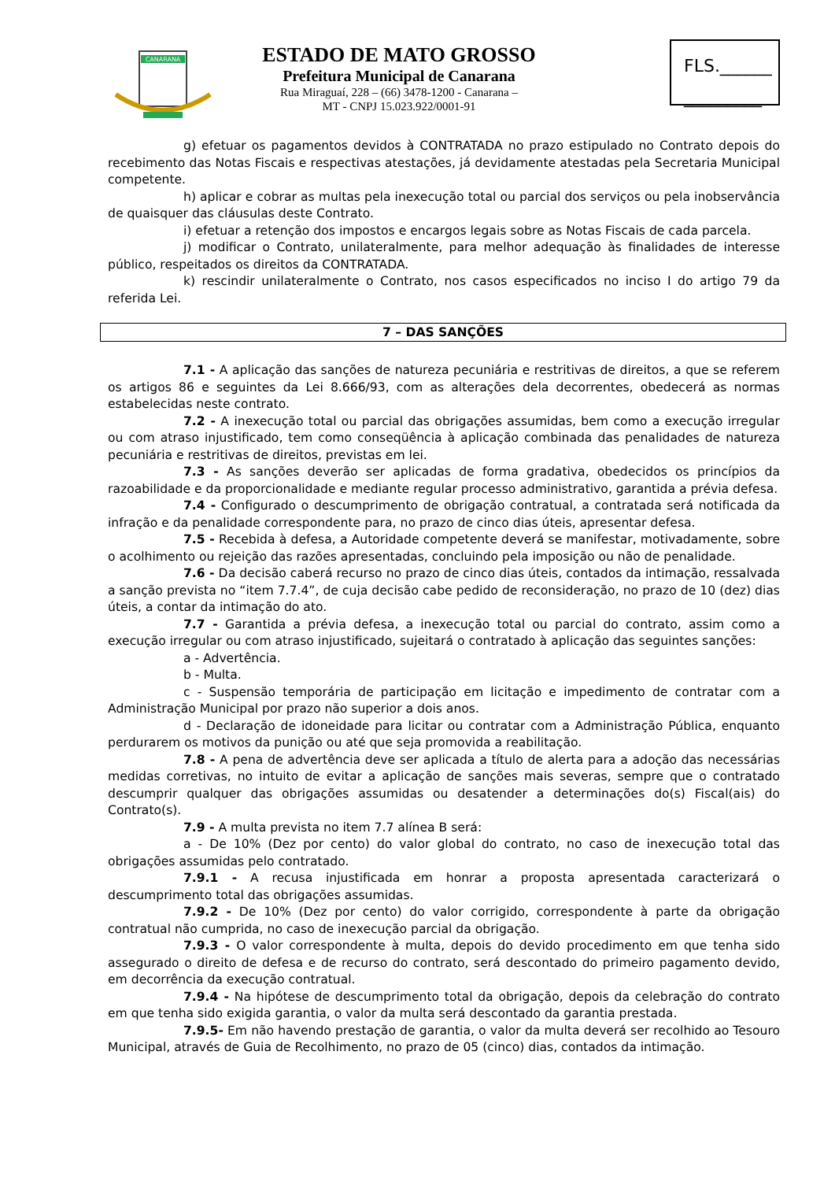CANARANA
ESTADO DE MATO GROSSO
Prefeitura Municipal de Canarana
Rua Miraguaí, 228 – (66) 3478-1200 - Canarana –
MT - CNPJ 15.023.922/0001-91
FLS.______
_________
g) efetuar os pagamentos devidos à CONTRATADA no prazo estipulado no Contrato depois do recebimento das Notas Fiscais e respectivas atestações, já devidamente atestadas pela Secretaria Municipal competente.
h) aplicar e cobrar as multas pela inexecução total ou parcial dos serviços ou pela inobservância de quaisquer das cláusulas deste Contrato.
i) efetuar a retenção dos impostos e encargos legais sobre as Notas Fiscais de cada parcela.
j) modificar o Contrato, unilateralmente, para melhor adequação às finalidades de interesse público, respeitados os direitos da CONTRATADA.
k) rescindir unilateralmente o Contrato, nos casos especificados no inciso I do artigo 79 da referida Lei.
7 – DAS SANÇÕES
7.1 - A aplicação das sanções de natureza pecuniária e restritivas de direitos, a que se referem os artigos 86 e seguintes da Lei 8.666/93, com as alterações dela decorrentes, obedecerá as normas estabelecidas neste contrato.
7.2 - A inexecução total ou parcial das obrigações assumidas, bem como a execução irregular ou com atraso injustificado, tem como conseqüência à aplicação combinada das penalidades de natureza pecuniária e restritivas de direitos, previstas em lei.
7.3 - As sanções deverão ser aplicadas de forma gradativa, obedecidos os princípios da razoabilidade e da proporcionalidade e mediante regular processo administrativo, garantida a prévia defesa.
7.4 - Configurado o descumprimento de obrigação contratual, a contratada será notificada da infração e da penalidade correspondente para, no prazo de cinco dias úteis, apresentar defesa.
7.5 - Recebida à defesa, a Autoridade competente deverá se manifestar, motivadamente, sobre o acolhimento ou rejeição das razões apresentadas, concluindo pela imposição ou não de penalidade.
7.6 - Da decisão caberá recurso no prazo de cinco dias úteis, contados da intimação, ressalvada a sanção prevista no “item 7.7.4”, de cuja decisão cabe pedido de reconsideração, no prazo de 10 (dez) dias úteis, a contar da intimação do ato.
7.7 - Garantida a prévia defesa, a inexecução total ou parcial do contrato, assim como a execução irregular ou com atraso injustificado, sujeitará o contratado à aplicação das seguintes sanções:
a - Advertência.
b - Multa.
c - Suspensão temporária de participação em licitação e impedimento de contratar com a Administração Municipal por prazo não superior a dois anos.
d - Declaração de idoneidade para licitar ou contratar com a Administração Pública, enquanto perdurarem os motivos da punição ou até que seja promovida a reabilitação.
7.8 - A pena de advertência deve ser aplicada a título de alerta para a adoção das necessárias medidas corretivas, no intuito de evitar a aplicação de sanções mais severas, sempre que o contratado descumprir qualquer das obrigações assumidas ou desatender a determinações do(s) Fiscal(ais) do Contrato(s).
7.9 - A multa prevista no item 7.7 alínea B será:
a - De 10% (Dez por cento) do valor global do contrato, no caso de inexecução total das obrigações assumidas pelo contratado.
7.9.1 - A recusa injustificada em honrar a proposta apresentada caracterizará o descumprimento total das obrigações assumidas.
7.9.2 - De 10% (Dez por cento) do valor corrigido, correspondente à parte da obrigação contratual não cumprida, no caso de inexecução parcial da obrigação.
7.9.3 - O valor correspondente à multa, depois do devido procedimento em que tenha sido assegurado o direito de defesa e de recurso do contrato, será descontado do primeiro pagamento devido, em decorrência da execução contratual.
7.9.4 - Na hipótese de descumprimento total da obrigação, depois da celebração do contrato em que tenha sido exigida garantia, o valor da multa será descontado da garantia prestada.
7.9.5- Em não havendo prestação de garantia, o valor da multa deverá ser recolhido ao Tesouro Municipal, através de Guia de Recolhimento, no prazo de 05 (cinco) dias, contados da intimação.